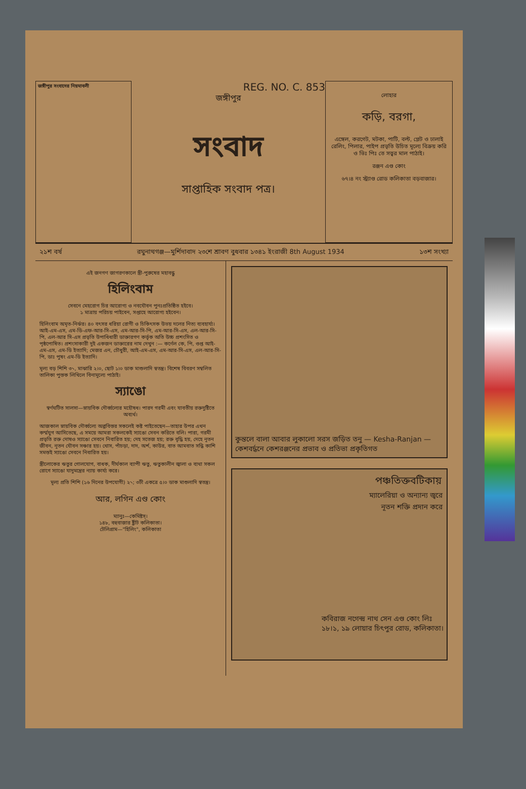জঙ্গীপুর সংবাদের নিয়মাবলী
REG. NO. C. 853
জঙ্গীপুর
সংবাদ
সাপ্তাহিক সংবাদ পত্র।
লোহার
কড়ি, বরগা,
এঙ্গেল, করগেট, মটকা, পাটি, বল্ট, প্লেট ও ঢালাই রেলিং, পিলার, পাইপ প্রভৃতি উচিত মূল্যে বিক্রয় করি ও ভিঃ পিঃ তে সত্বর মাল পাঠাই।
রঞ্জন এণ্ড কোং
৬৭।৪ নং স্ট্র্যাণ্ড রোড কলিকাতা বড়বাজার।
২১শ বর্ষ রঘুনাথগঞ্জ—মুর্শিদাবাদ ২৩শে শ্রাবণ বুধবার ১৩৪১ ইংরাজী 8th August 1934 ১৩শ সংখ্যা
এই জনগণ জাগরণকালে স্ত্রী-পুরুষের মহাবন্ধু
হিলিংবাম
সেবনে মেহরোগ চির আরোগ্য ও নবযৌবন পুনঃপ্রতিষ্ঠিত হইবে।
১ মাত্রায় পরিচয় পাইবেন, সপ্তাহে আরোগ্য হইবেন।
হিলিংবাম অমৃত-নির্ঝর। ৪০ বৎসর ধরিয়া রোগী ও চিকিৎসক উভয় দলের নিত্য ব্যবহার্য্য। আই-এম-এস, এম-ডি-এফ-আর-সি-এস, এম-আর-সি-পি, এম-আর-সি-এস, এল-আর-সি-পি, এল-আর সি-এস প্রভৃতি উপাধিধারী ডাক্তারগণ কর্ত্তৃক অতি উচ্চ প্রশংসিত ও পৃষ্ঠপোষিত। প্রশংসাকারী দুই একজন ডাক্তারের নাম দেখুন :— কর্ণেল কে, পি, গুপ্ত আই-এম-এস, এম-ডি ইত্যাদি; মেজর এন, চৌধুরী, আই-এম-এস, এম-আর-সি-এস, এল-আর-সি-পি, ডাঃ পুষং এম-ডি ইত্যাদি।
মূল্য বড় শিশি ৩৲, মাঝারি ২।০, ছোট ১৷০ ডাক মাশুলাদি স্বতন্ত্র। বিশেষ বিবরণ সম্বলিত তালিকা পুস্তক লিখিলে বিনামূল্যে পাঠাই।
স্যাঙো
স্বর্ণঘটিত সালসা—স্নায়বিক দৌর্ব্বল্যের মহৌষধ। পারদ গরমী এবং যাবতীয় রক্তদুষ্টিতে অব্যর্থ।
আজকাল স্নায়বিক দৌর্ব্বল্যে অল্পবিস্তর সকলেই কষ্ট পাইতেছেন—তাহার উপর এখন কর্ম্মযুগ আসিতেছে, এ সময়ে আমরা সকলকেই স্যাঙো সেবন করিতে বলি। পারা, গরমী প্রভৃতি রক্ত দোষও স্যাঙো সেবনে নিবারিত হয়; দেহ সতেজ হয়; রক্ত বৃদ্ধি হয়, দেহে নূতন জীবন, নূতন যৌবন সঞ্চার হয়। খোস, পাঁচড়া, দাদ, অর্শ, কাউর, বাত আমবাত সন্ধি কাশি সমস্তই স্যাঙো সেবনে নিবারিত হয়।
স্ত্রীলোকের ঋতুর গোলযোগ, বাধক, দীর্ঘকাল ব্যাপী ঋতু, ঋতুকালীন জ্বালা ও ব্যথা সকল রোগে স্যাঙো যাদুমন্ত্রের ন্যায় কার্য্য করে।
মূল্য প্রতি শিশি (১৬ দিনের উপযোগী) ২৲; ৩টী একত্রে ৫।০ ডাক মাশুলাদি স্বতন্ত্র।
আর, লগিন এণ্ড কোং
ম্যানুঃ—কেমিষ্টস্।
১৪৮, বহুবাজার ষ্ট্রীট কলিকাতা।
টেলিগ্রাম—"হিলিং", কলিকাতা
কুন্তলে বালা আবার লুকালো সরস জড়িত তনু — Kesha-Ranjan — কেশবর্দ্ধনে কেশরঞ্জনের প্রভাব ও প্রতিভা প্রকৃতিগত
পঞ্চতিক্তবটিকায়
ম্যালেরিয়া ও অন্যান্য জ্বরে
নূতন শক্তি প্রদান করে
কবিরাজ নগেন্দ্র নাথ সেন এণ্ড কোং লিঃ
১৮।১, ১৯ লোয়ার চিৎপুর রোড, কলিকাতা।